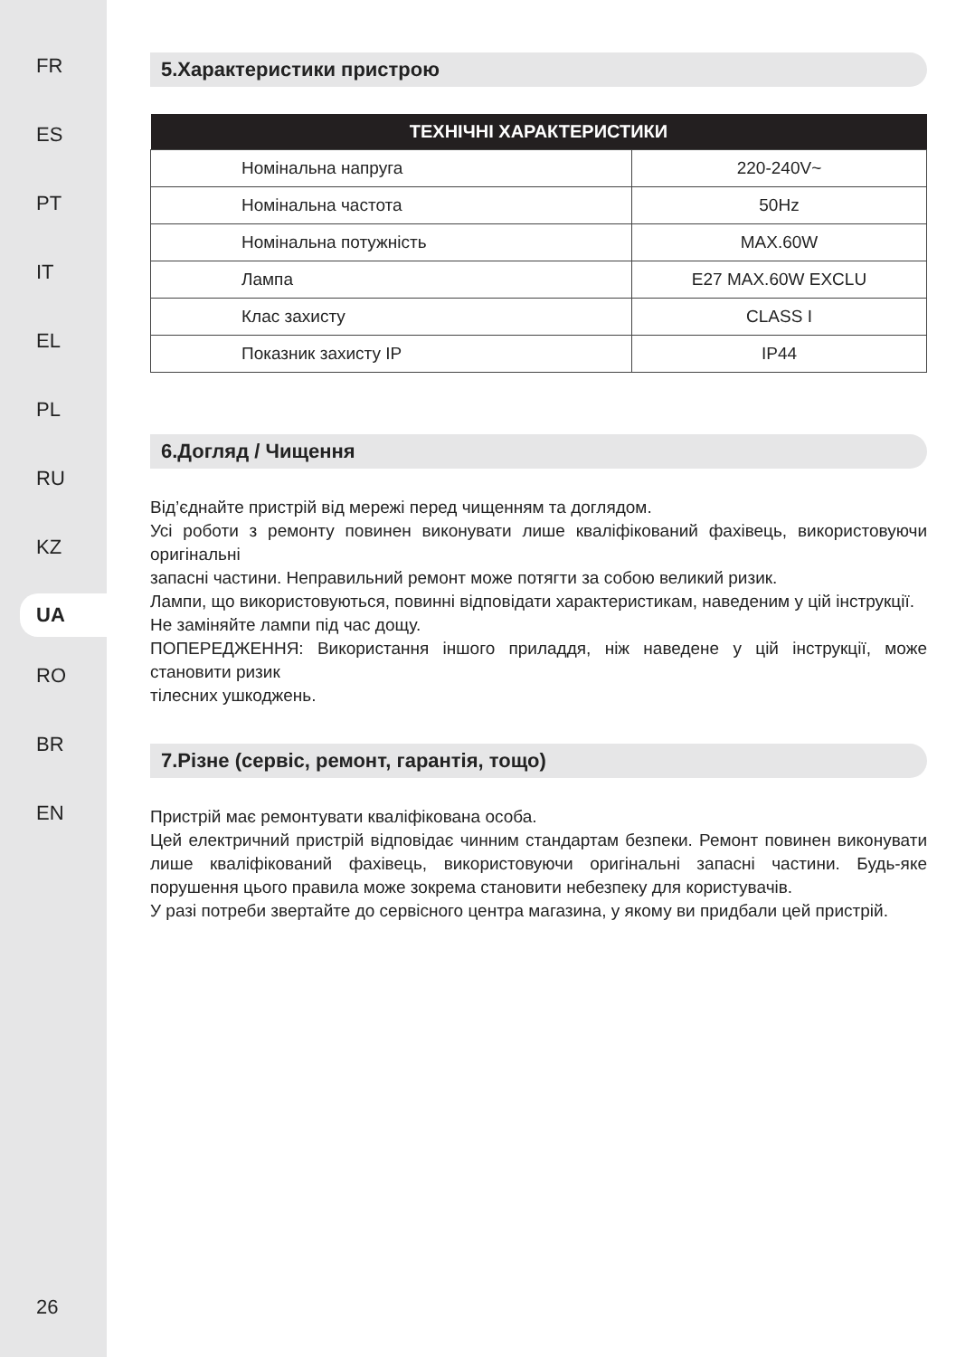FR
ES
PT
IT
EL
PL
RU
KZ
UA
RO
BR
EN
26
5.Характеристики пристрою
| ТЕХНІЧНІ ХАРАКТЕРИСТИКИ | |
| --- | --- |
| Номінальна напруга | 220-240V~ |
| Номінальна частота | 50Hz |
| Номінальна потужність | MAX.60W |
| Лампа | E27 MAX.60W EXCLU |
| Клас захисту | CLASS I |
| Показник захисту IP | IP44 |
6.Догляд / Чищення
Від’єднайте пристрій від мережі перед чищенням та доглядом.
Усі роботи з ремонту повинен виконувати лише кваліфікований фахівець, використовуючи оригінальні
запасні частини. Неправильний ремонт може потягти за собою великий ризик.
Лампи, що використовуються, повинні відповідати характеристикам, наведеним у цій інструкції.
Не заміняйте лампи під час дощу.
ПОПЕРЕДЖЕННЯ: Використання іншого приладдя, ніж наведене у цій інструкції, може становити ризик
тілесних ушкоджень.
7.Різне (сервіс, ремонт, гарантія, тощо)
Пристрій має ремонтувати кваліфікована особа.
Цей електричний пристрій відповідає чинним стандартам безпеки. Ремонт повинен виконувати лише кваліфікований фахівець, використовуючи оригінальні запасні частини. Будь-яке порушення цього правила може зокрема становити небезпеку для користувачів.
У разі потреби звертайте до сервісного центра магазина, у якому ви придбали цей пристрій.